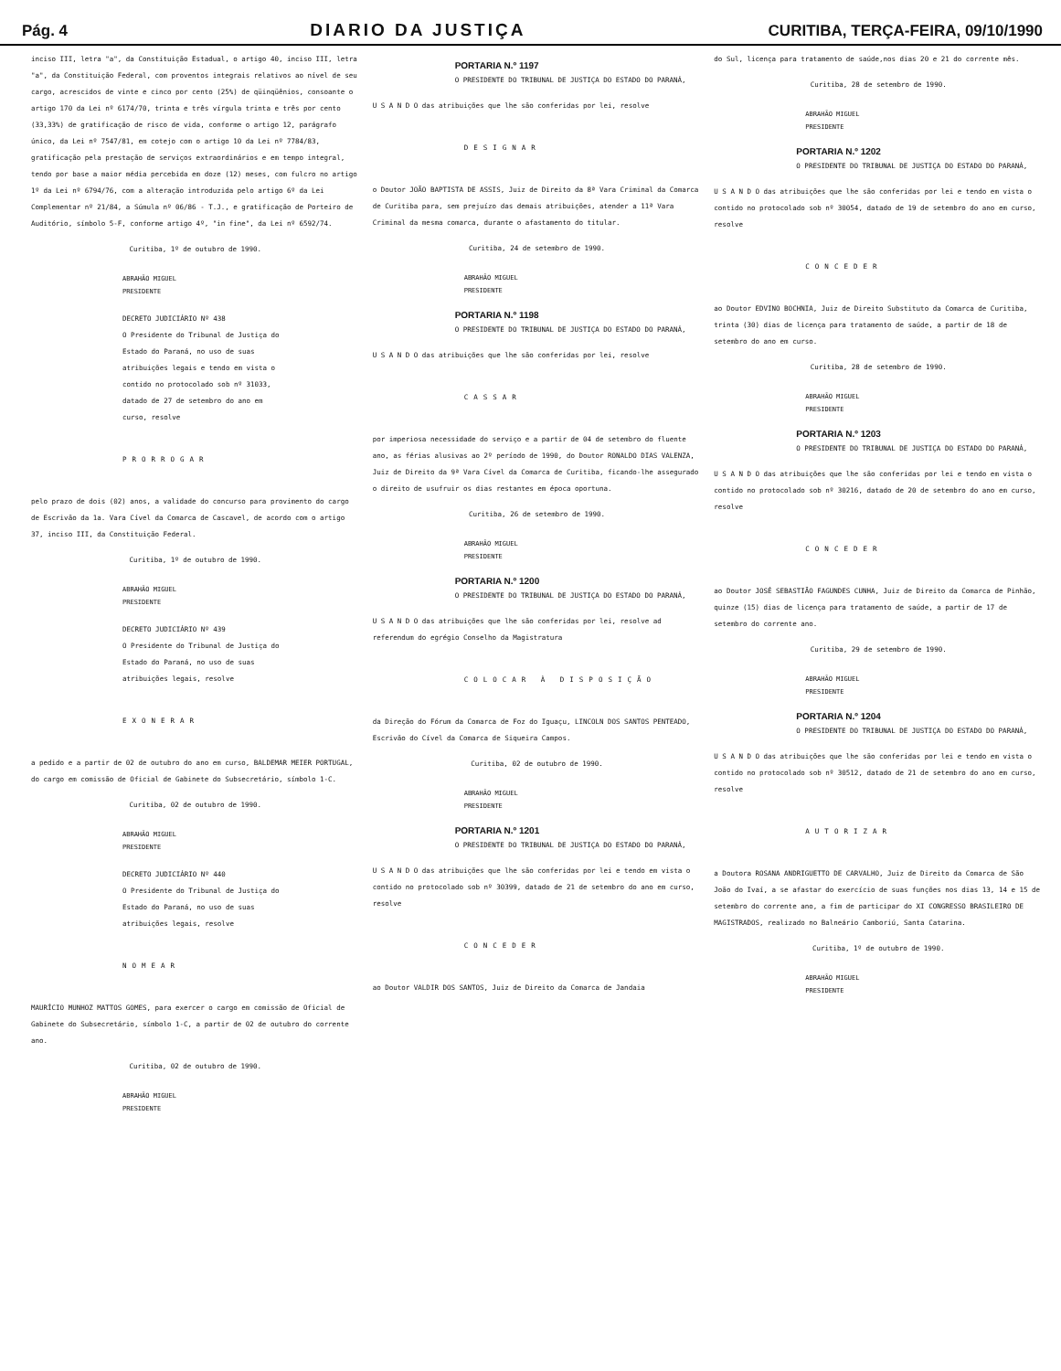Pág. 4 DIARIO DA JUSTIÇA CURITIBA, TERÇA-FEIRA, 09/10/1990
inciso III, letra "a", da Constituição Estadual, o artigo 40, inciso III, letra "a", da Constituição Federal, com proventos integrais relativos ao nível de seu cargo, acrescidos de vinte e cinco por cento (25%) de qüinqüênios, consoante o artigo 170 da Lei nº 6174/70, trinta e três vírgula trinta e três por cento (33,33%) de gratificação de risco de vida, conforme o artigo 12, parágrafo único, da Lei nº 7547/81, em cotejo com o artigo 10 da Lei nº 7784/83, gratificação pela prestação de serviços extraordinários e em tempo integral, tendo por base a maior média percebida em doze (12) meses, com fulcro no artigo 1º da Lei nº 6794/76, com a alteração introduzida pelo artigo 6º da Lei Complementar nº 21/84, a Súmula nº 06/86 - T.J., e gratificação de Porteiro de Auditório, símbolo 5-F, conforme artigo 4º, "in fine", da Lei nº 6592/74.
Curitiba, 1º de outubro de 1990.
ABRAHÃO MIGUEL
PRESIDENTE
DECRETO JUDICIÁRIO Nº 438
O Presidente do Tribunal de Justiça do Estado do Paraná, no uso de suas atribuições legais e tendo em vista o contido no protocolado sob nº 31033, datado de 27 de setembro do ano em curso, resolve
PRORROGAR
pelo prazo de dois (02) anos, a validade do concurso para provimento do cargo de Escrivão da 1a. Vara Cível da Comarca de Cascavel, de acordo com o artigo 37, inciso III, da Constituição Federal.
Curitiba, 1º de outubro de 1990.
ABRAHÃO MIGUEL
PRESIDENTE
DECRETO JUDICIÁRIO Nº 439
O Presidente do Tribunal de Justiça do Estado do Paraná, no uso de suas atribuições legais, resolve
EXONERAR
a pedido e a partir de 02 de outubro do ano em curso, BALDEMAR MEIER PORTUGAL, do cargo em comissão de Oficial de Gabinete do Subsecretário, símbolo 1-C.
Curitiba, 02 de outubro de 1990.
ABRAHÃO MIGUEL
PRESIDENTE
DECRETO JUDICIÁRIO Nº 440
O Presidente do Tribunal de Justiça do Estado do Paraná, no uso de suas atribuições legais, resolve
NOMEAR
MAURÍCIO MUNHOZ MATTOS GOMES, para exercer o cargo em comissão de Oficial de Gabinete do Subsecretário, símbolo 1-C, a partir de 02 de outubro do corrente ano.
Curitiba, 02 de outubro de 1990.
ABRAHÃO MIGUEL
PRESIDENTE
PORTARIA N.º 1197
O PRESIDENTE DO TRIBUNAL DE JUSTIÇA DO ESTADO DO PARANÁ,
U S A N D O das atribuições que lhe são conferidas por lei, resolve
DESIGNAR
o Doutor JOÃO BAPTISTA DE ASSIS, Juiz de Direito da 8ª Vara Criminal da Comarca de Curitiba para, sem prejuízo das demais atribuições, atender a 11ª Vara Criminal da mesma comarca, durante o afastamento do titular.
Curitiba, 24 de setembro de 1990.
ABRAHÃO MIGUEL
PRESIDENTE
PORTARIA N.º 1198
O PRESIDENTE DO TRIBUNAL DE JUSTIÇA DO ESTADO DO PARANÁ,
U S A N D O das atribuições que lhe são conferidas por lei, resolve
CASSAR
por imperiosa necessidade do serviço e a partir de 04 de setembro do fluente ano, as férias alusivas ao 2º período de 1990, do Doutor RONALDO DIAS VALENZA, Juiz de Direito da 9ª Vara Cível da Comarca de Curitiba, ficando-lhe assegurado o direito de usufruir os dias restantes em época oportuna.
Curitiba, 26 de setembro de 1990.
ABRAHÃO MIGUEL
PRESIDENTE
PORTARIA N.º 1200
O PRESIDENTE DO TRIBUNAL DE JUSTIÇA DO ESTADO DO PARANÁ,
U S A N D O das atribuições que lhe são conferidas por lei, resolve ad referendum do egrégio Conselho da Magistratura
COLOCAR À DISPOSIÇÃO
da Direção do Fórum da Comarca de Foz do Iguaçu, LINCOLN DOS SANTOS PENTEADO, Escrivão do Cível da Comarca de Siqueira Campos.
Curitiba, 02 de outubro de 1990.
ABRAHÃO MIGUEL
PRESIDENTE
PORTARIA N.º 1201
O PRESIDENTE DO TRIBUNAL DE JUSTIÇA DO ESTADO DO PARANÁ,
U S A N D O das atribuições que lhe são conferidas por lei e tendo em vista o contido no protocolado sob nº 30399, datado de 21 de setembro do ano em curso, resolve
CONCEDER
ao Doutor VALDIR DOS SANTOS, Juiz de Direito da Comarca de Jandaia
do Sul, licença para tratamento de saúde,nos dias 20 e 21 do corrente mês.
Curitiba, 28 de setembro de 1990.
ABRAHÃO MIGUEL
PRESIDENTE
PORTARIA N.º 1202
O PRESIDENTE DO TRIBUNAL DE JUSTIÇA DO ESTADO DO PARANÁ,
U S A N D O das atribuições que lhe são conferidas por lei e tendo em vista o contido no protocolado sob nº 30054, datado de 19 de setembro do ano em curso, resolve
CONCEDER
ao Doutor EDVINO BOCHNIA, Juiz de Direito Substituto da Comarca de Curitiba, trinta (30) dias de licença para tratamento de saúde, a partir de 18 de setembro do ano em curso.
Curitiba, 28 de setembro de 1990.
ABRAHÃO MIGUEL
PRESIDENTE
PORTARIA N.º 1203
O PRESIDENTE DO TRIBUNAL DE JUSTIÇA DO ESTADO DO PARANÁ,
U S A N D O das atribuições que lhe são conferidas por lei e tendo em vista o contido no protocolado sob nº 30216, datado de 20 de setembro do ano em curso, resolve
CONCEDER
ao Doutor JOSÉ SEBASTIÃO FAGUNDES CUNHA, Juiz de Direito da Comarca de Pinhão, quinze (15) dias de licença para tratamento de saúde, a partir de 17 de setembro do corrente ano.
Curitiba, 29 de setembro de 1990.
ABRAHÃO MIGUEL
PRESIDENTE
PORTARIA N.º 1204
O PRESIDENTE DO TRIBUNAL DE JUSTIÇA DO ESTADO DO PARANÁ,
U S A N D O das atribuições que lhe são conferidas por lei e tendo em vista o contido no protocolado sob nº 30512, datado de 21 de setembro do ano em curso, resolve
AUTORIZAR
a Doutora ROSANA ANDRIGUETTO DE CARVALHO, Juiz de Direito da Comarca de São João do Ivaí, a se afastar do exercício de suas funções nos dias 13, 14 e 15 de setembro do corrente ano, a fim de participar do XI CONGRESSO BRASILEIRO DE MAGISTRADOS, realizado no Balneário Camboriú, Santa Catarina.
Curitiba, 1º de outubro de 1990.
ABRAHÃO MIGUEL
PRESIDENTE